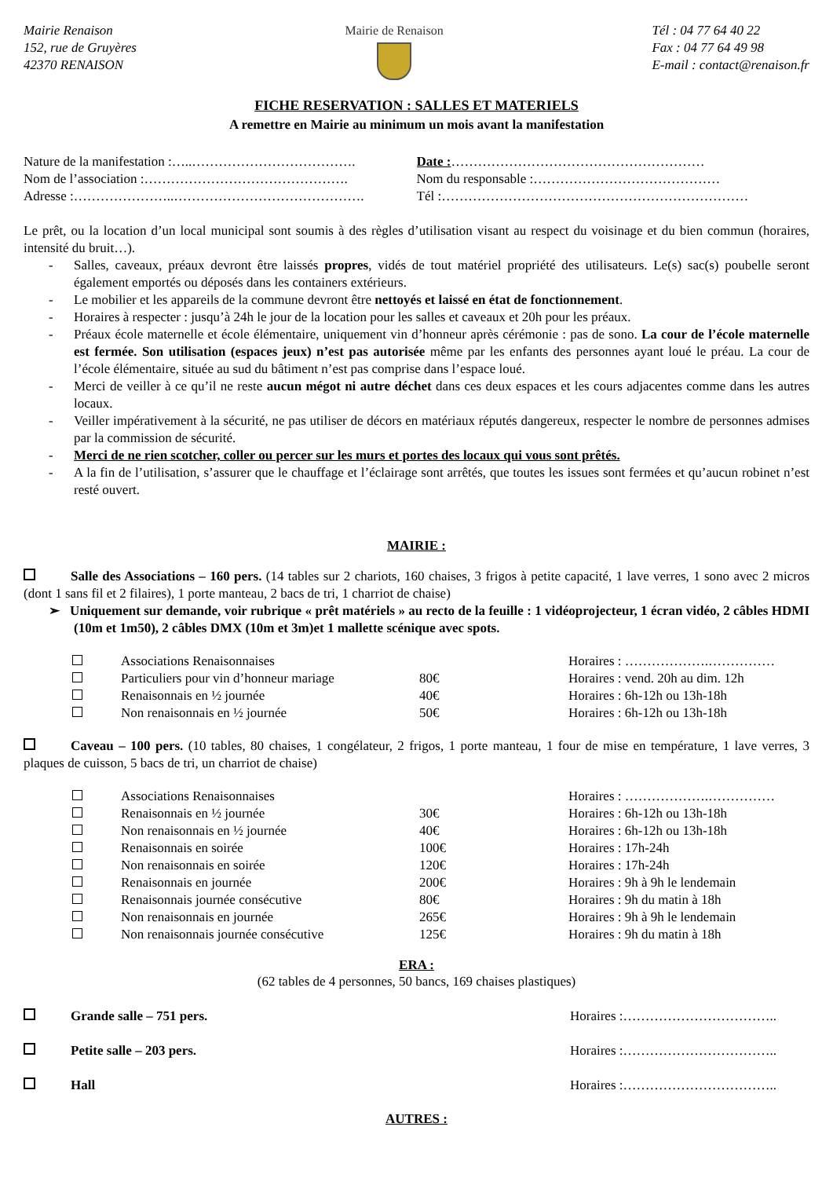Mairie Renaison
152, rue de Gruyères
42370 RENAISON
Mairie de Renaison Tél : 04 77 64 40 22
Fax : 04 77 64 49 98
E-mail : contact@renaison.fr
FICHE RESERVATION : SALLES ET MATERIELS
A remettre en Mairie au minimum un mois avant la manifestation
Nature de la manifestation :…..………………………………. Date :…………………………………………………
Nom de l’association :………………………………………. Nom du responsable :……………………………………
Adresse :…………………..……………………………………. Tél :……………………………………………………………
Le prêt, ou la location d’un local municipal sont soumis à des règles d’utilisation visant au respect du voisinage et du bien commun (horaires, intensité du bruit…).
- Salles, caveaux, préaux devront être laissés propres, vidés de tout matériel propriété des utilisateurs. Le(s) sac(s) poubelle seront également emportés ou déposés dans les containers extérieurs.
- Le mobilier et les appareils de la commune devront être nettoyés et laissé en état de fonctionnement.
- Horaires à respecter : jusqu’à 24h le jour de la location pour les salles et caveaux et 20h pour les préaux.
- Préaux école maternelle et école élémentaire, uniquement vin d’honneur après cérémonie : pas de sono. La cour de l’école maternelle est fermée. Son utilisation (espaces jeux) n’est pas autorisée même par les enfants des personnes ayant loué le préau. La cour de l’école élémentaire, située au sud du bâtiment n’est pas comprise dans l’espace loué.
- Merci de veiller à ce qu’il ne reste aucun mégot ni autre déchet dans ces deux espaces et les cours adjacentes comme dans les autres locaux.
- Veiller impérativement à la sécurité, ne pas utiliser de décors en matériaux réputés dangereux, respecter le nombre de personnes admises par la commission de sécurité.
- Merci de ne rien scotcher, coller ou percer sur les murs et portes des locaux qui vous sont prêtés.
- A la fin de l’utilisation, s’assurer que le chauffage et l’éclairage sont arrêtés, que toutes les issues sont fermées et qu’aucun robinet n’est resté ouvert.
MAIRIE :
Salle des Associations – 160 pers. (14 tables sur 2 chariots, 160 chaises, 3 frigos à petite capacité, 1 lave verres, 1 sono avec 2 micros (dont 1 sans fil et 2 filaires), 1 porte manteau, 2 bacs de tri, 1 charriot de chaise)
➢ Uniquement sur demande, voir rubrique « prêt matériels » au recto de la feuille : 1 vidéoprojecteur, 1 écran vidéo, 2 câbles HDMI (10m et 1m50), 2 câbles DMX (10m et 3m)et 1 mallette scénique avec spots.
| | Associations Renaisonnaises | | Horaires : ……………….…………… |
| | Particuliers pour vin d’honneur mariage | 80€ | Horaires : vend. 20h au dim. 12h |
| | Renaisonnais en ½ journée | 40€ | Horaires : 6h-12h ou 13h-18h |
| | Non renaisonnais en ½ journée | 50€ | Horaires : 6h-12h ou 13h-18h |
Caveau – 100 pers. (10 tables, 80 chaises, 1 congélateur, 2 frigos, 1 porte manteau, 1 four de mise en température, 1 lave verres, 3 plaques de cuisson, 5 bacs de tri, un charriot de chaise)
| | Associations Renaisonnaises | | Horaires : ……………….…………… |
| | Renaisonnais en ½ journée | 30€ | Horaires : 6h-12h ou 13h-18h |
| | Non renaisonnais en ½ journée | 40€ | Horaires : 6h-12h ou 13h-18h |
| | Renaisonnais en soirée | 100€ | Horaires : 17h-24h |
| | Non renaisonnais en soirée | 120€ | Horaires : 17h-24h |
| | Renaisonnais en journée | 200€ | Horaires : 9h à 9h le lendemain |
| | Renaisonnais journée consécutive | 80€ | Horaires : 9h du matin à 18h |
| | Non renaisonnais en journée | 265€ | Horaires : 9h à 9h le lendemain |
| | Non renaisonnais journée consécutive | 125€ | Horaires : 9h du matin à 18h |
ERA :
(62 tables de 4 personnes, 50 bancs, 169 chaises plastiques)
Grande salle – 751 pers. Horaires :……………………………..
Petite salle – 203 pers. Horaires :……………………………..
Hall Horaires :……………………………..
AUTRES :